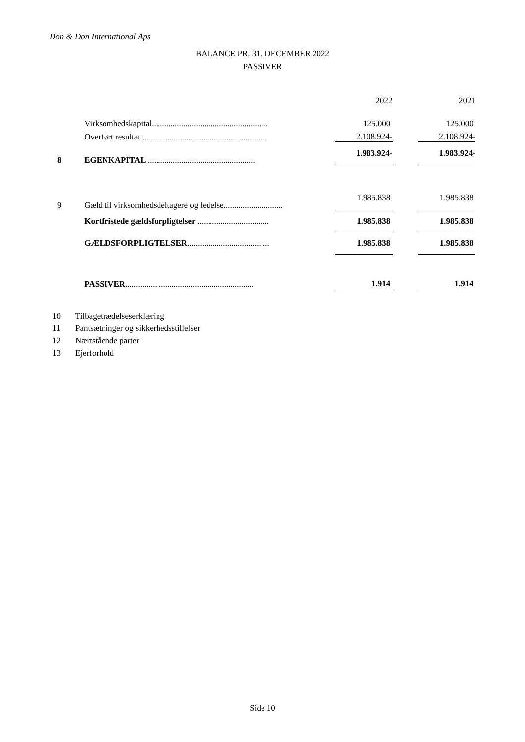Don & Don International Aps
BALANCE PR. 31. DECEMBER 2022
PASSIVER
| | | | 2022 | | 2021 |
| | Virksomhedskapital....................................................... | | 125.000 | | 125.000 |
| | Overført resultat ........................................................... | | 2.108.924- | | 2.108.924- |
| 8 | EGENKAPITAL ................................................... | | 1.983.924- | | 1.983.924- |
| 9 | Gæld til virksomhedsdeltagere og ledelse............................ | | 1.985.838 | | 1.985.838 |
| | Kortfristede gældsforpligtelser .................................. | | 1.985.838 | | 1.985.838 |
| | GÆLDSFORPLIGTELSER ....................................... | | 1.985.838 | | 1.985.838 |
| | PASSIVER ............................................................. | | 1.914 | | 1.914 |
10 Tilbagetrædelseserklæring
11 Pantsætninger og sikkerhedsstillelser
12 Nærtstående parter
13 Ejerforhold
Side 10